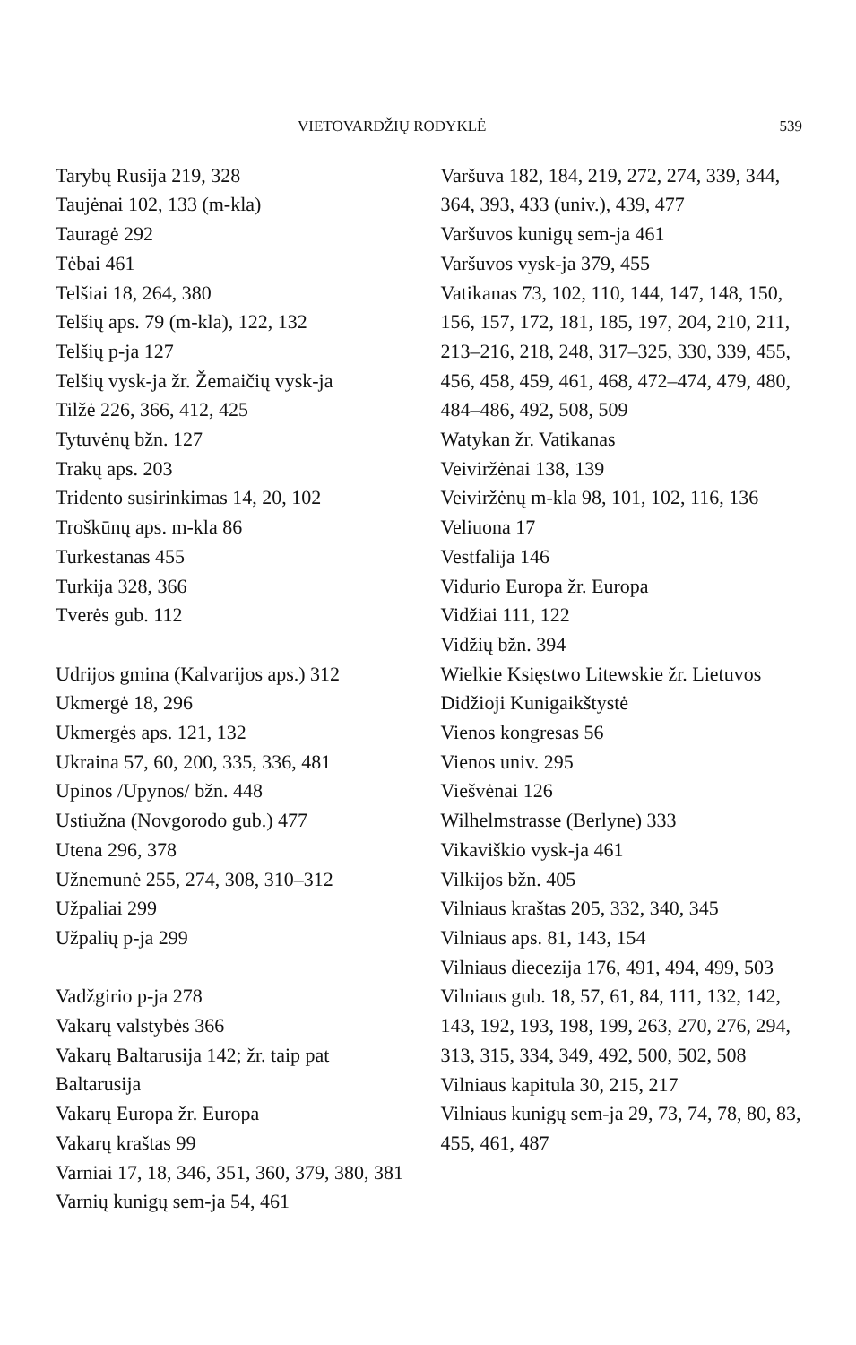VIETOVARDŽIŲ RODYKLĖ 539
Tarybų Rusija 219, 328
Taujėnai 102, 133 (m-kla)
Tauragė 292
Tėbai 461
Telšiai 18, 264, 380
Telšių aps. 79 (m-kla), 122, 132
Telšių p-ja 127
Telšių vysk-ja žr. Žemaičių vysk-ja
Tilžė 226, 366, 412, 425
Tytuvėnų bžn. 127
Trakų aps. 203
Tridento susirinkimas 14, 20, 102
Troškūnų aps. m-kla 86
Turkestanas 455
Turkija 328, 366
Tverės gub. 112
Udrijos gmina (Kalvarijos aps.) 312
Ukmergė 18, 296
Ukmergės aps. 121, 132
Ukraina 57, 60, 200, 335, 336, 481
Upinos /Upynos/ bžn. 448
Ustiužna (Novgorodo gub.) 477
Utena 296, 378
Užnemunė 255, 274, 308, 310–312
Užpaliai 299
Užpalių p-ja 299
Vadžgirio p-ja 278
Vakarų valstybės 366
Vakarų Baltarusija 142; žr. taip pat Baltarusija
Vakarų Europa žr. Europa
Vakarų kraštas 99
Varniai 17, 18, 346, 351, 360, 379, 380, 381
Varnių kunigų sem-ja 54, 461
Varšuva 182, 184, 219, 272, 274, 339, 344, 364, 393, 433 (univ.), 439, 477
Varšuvos kunigų sem-ja 461
Varšuvos vysk-ja 379, 455
Vatikanas 73, 102, 110, 144, 147, 148, 150, 156, 157, 172, 181, 185, 197, 204, 210, 211, 213–216, 218, 248, 317–325, 330, 339, 455, 456, 458, 459, 461, 468, 472–474, 479, 480, 484–486, 492, 508, 509
Watykan žr. Vatikanas
Veiviržėnai 138, 139
Veiviržėnų m-kla 98, 101, 102, 116, 136
Veliuona 17
Vestfalija 146
Vidurio Europa žr. Europa
Vidžiai 111, 122
Vidžių bžn. 394
Wielkie Księstwo Litewskie žr. Lietuvos Didžioji Kunigaikštystė
Vienos kongresas 56
Vienos univ. 295
Viešvėnai 126
Wilhelmstrasse (Berlyne) 333
Vikaviškio vysk-ja 461
Vilkijos bžn. 405
Vilniaus kraštas 205, 332, 340, 345
Vilniaus aps. 81, 143, 154
Vilniaus diecezija 176, 491, 494, 499, 503
Vilniaus gub. 18, 57, 61, 84, 111, 132, 142, 143, 192, 193, 198, 199, 263, 270, 276, 294, 313, 315, 334, 349, 492, 500, 502, 508
Vilniaus kapitula 30, 215, 217
Vilniaus kunigų sem-ja 29, 73, 74, 78, 80, 83, 455, 461, 487